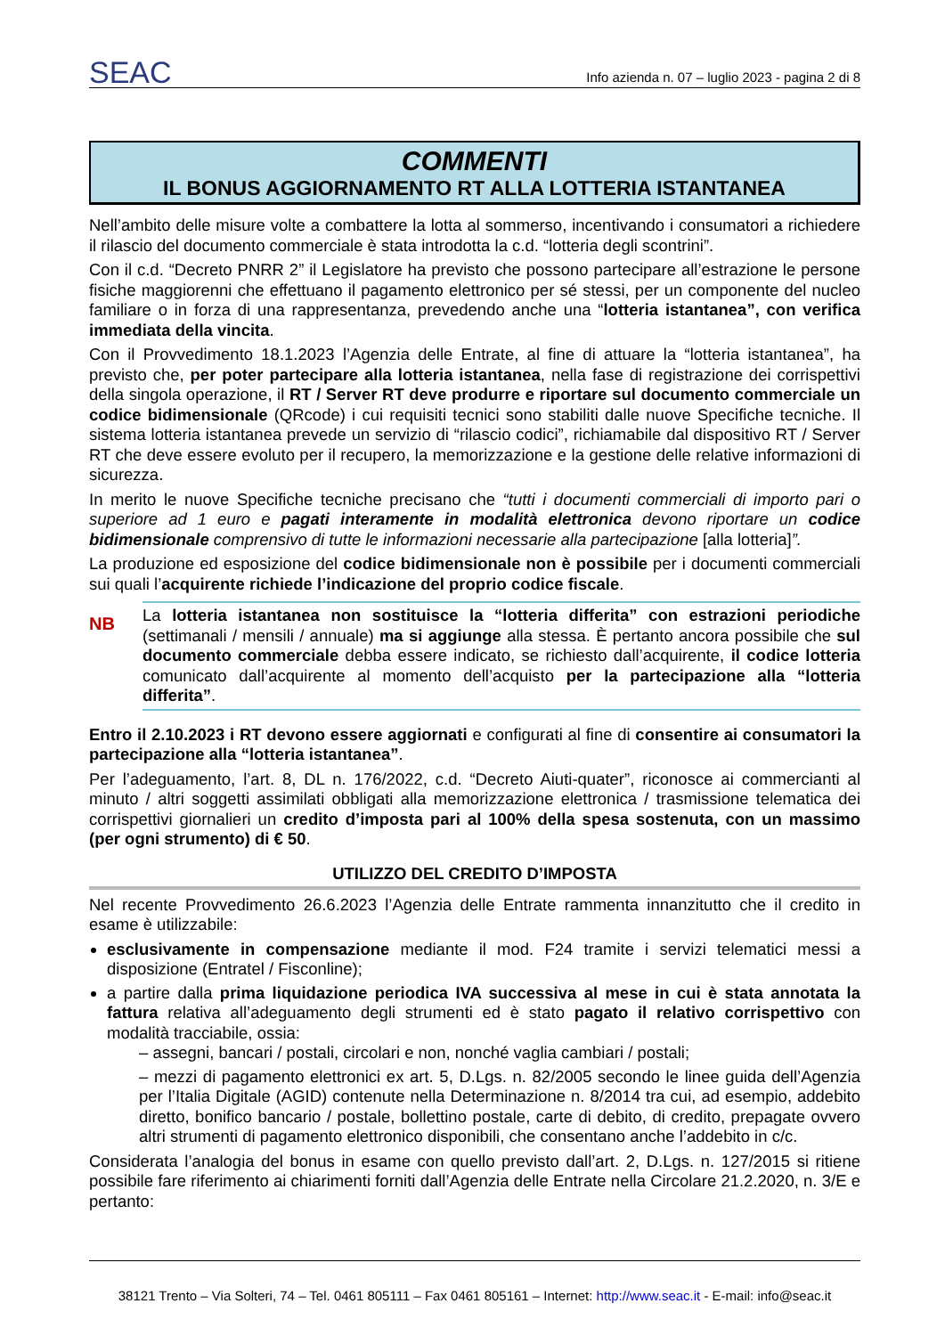SEAC
Info azienda n. 07 – luglio 2023 - pagina 2 di 8
COMMENTI
IL BONUS AGGIORNAMENTO RT ALLA LOTTERIA ISTANTANEA
Nell’ambito delle misure volte a combattere la lotta al sommerso, incentivando i consumatori a richiedere il rilascio del documento commerciale è stata introdotta la c.d. “lotteria degli scontrini”.
Con il c.d. “Decreto PNRR 2” il Legislatore ha previsto che possono partecipare all’estrazione le persone fisiche maggiorenni che effettuano il pagamento elettronico per sé stessi, per un componente del nucleo familiare o in forza di una rappresentanza, prevedendo anche una “lotteria istantanea”, con verifica immediata della vincita.
Con il Provvedimento 18.1.2023 l’Agenzia delle Entrate, al fine di attuare la “lotteria istantanea”, ha previsto che, per poter partecipare alla lotteria istantanea, nella fase di registrazione dei corrispettivi della singola operazione, il RT / Server RT deve produrre e riportare sul documento commerciale un codice bidimensionale (QRcode) i cui requisiti tecnici sono stabiliti dalle nuove Specifiche tecniche. Il sistema lotteria istantanea prevede un servizio di “rilascio codici”, richiamabile dal dispositivo RT / Server RT che deve essere evoluto per il recupero, la memorizzazione e la gestione delle relative informazioni di sicurezza.
In merito le nuove Specifiche tecniche precisano che “tutti i documenti commerciali di importo pari o superiore ad 1 euro e pagati interamente in modalità elettronica devono riportare un codice bidimensionale comprensivo di tutte le informazioni necessarie alla partecipazione [alla lotteria]”.
La produzione ed esposizione del codice bidimensionale non è possibile per i documenti commerciali sui quali l’acquirente richiede l’indicazione del proprio codice fiscale.
NB
La lotteria istantanea non sostituisce la “lotteria differita” con estrazioni periodiche (settimanali / mensili / annuale) ma si aggiunge alla stessa. È pertanto ancora possibile che sul documento commerciale debba essere indicato, se richiesto dall’acquirente, il codice lotteria comunicato dall’acquirente al momento dell’acquisto per la partecipazione alla “lotteria differita”.
Entro il 2.10.2023 i RT devono essere aggiornati e configurati al fine di consentire ai consumatori la partecipazione alla “lotteria istantanea”.
Per l’adeguamento, l’art. 8, DL n. 176/2022, c.d. “Decreto Aiuti-quater”, riconosce ai commercianti al minuto / altri soggetti assimilati obbligati alla memorizzazione elettronica / trasmissione telematica dei corrispettivi giornalieri un credito d’imposta pari al 100% della spesa sostenuta, con un massimo (per ogni strumento) di € 50.
UTILIZZO DEL CREDITO D’IMPOSTA
Nel recente Provvedimento 26.6.2023 l’Agenzia delle Entrate rammenta innanzitutto che il credito in esame è utilizzabile:
esclusivamente in compensazione mediante il mod. F24 tramite i servizi telematici messi a disposizione (Entratel / Fisconline);
a partire dalla prima liquidazione periodica IVA successiva al mese in cui è stata annotata la fattura relativa all’adeguamento degli strumenti ed è stato pagato il relativo corrispettivo con modalità tracciabile, ossia:
– assegni, bancari / postali, circolari e non, nonché vaglia cambiari / postali;
– mezzi di pagamento elettronici ex art. 5, D.Lgs. n. 82/2005 secondo le linee guida dell’Agenzia per l’Italia Digitale (AGID) contenute nella Determinazione n. 8/2014 tra cui, ad esempio, addebito diretto, bonifico bancario / postale, bollettino postale, carte di debito, di credito, prepagate ovvero altri strumenti di pagamento elettronico disponibili, che consentano anche l’addebito in c/c.
Considerata l’analogia del bonus in esame con quello previsto dall’art. 2, D.Lgs. n. 127/2015 si ritiene possibile fare riferimento ai chiarimenti forniti dall’Agenzia delle Entrate nella Circolare 21.2.2020, n. 3/E e pertanto:
38121 Trento – Via Solteri, 74 – Tel. 0461 805111 – Fax 0461 805161 – Internet: http://www.seac.it - E-mail: info@seac.it